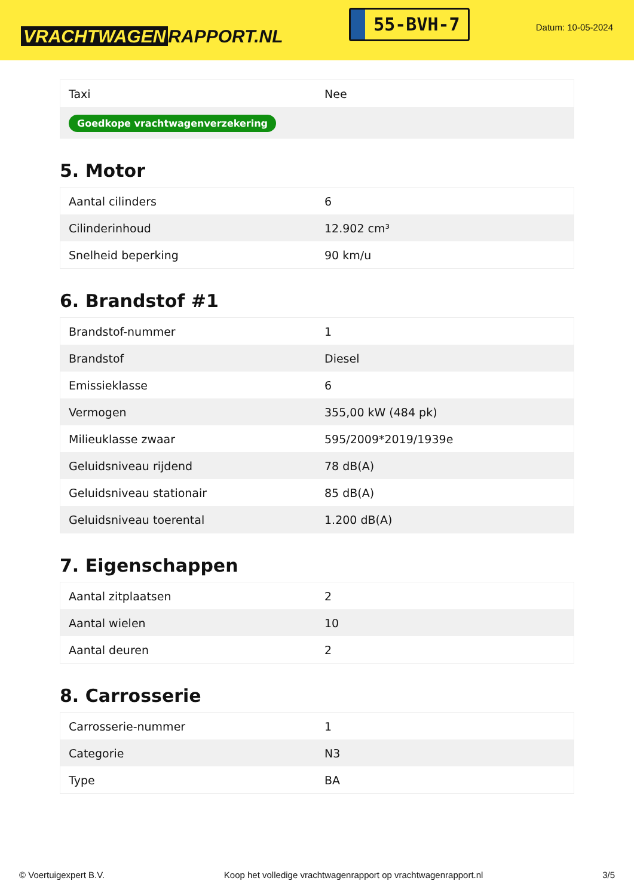VRACHTWAGEN RAPPORT.NL
55-BVH-7
Datum: 10-05-2024
| Taxi | Nee |
| Goedkope vrachtwagenverzekering | |
5. Motor
| Aantal cilinders | 6 |
| Cilinderinhoud | 12.902 cm³ |
| Snelheid beperking | 90 km/u |
6. Brandstof #1
| Brandstof-nummer | 1 |
| Brandstof | Diesel |
| Emissieklasse | 6 |
| Vermogen | 355,00 kW (484 pk) |
| Milieuklasse zwaar | 595/2009*2019/1939e |
| Geluidsniveau rijdend | 78 dB(A) |
| Geluidsniveau stationair | 85 dB(A) |
| Geluidsniveau toerental | 1.200 dB(A) |
7. Eigenschappen
| Aantal zitplaatsen | 2 |
| Aantal wielen | 10 |
| Aantal deuren | 2 |
8. Carrosserie
| Carrosserie-nummer | 1 |
| Categorie | N3 |
| Type | BA |
© Voertuigexpert B.V. Koop het volledige vrachtwagenrapport op vrachtwagenrapport.nl 3/5